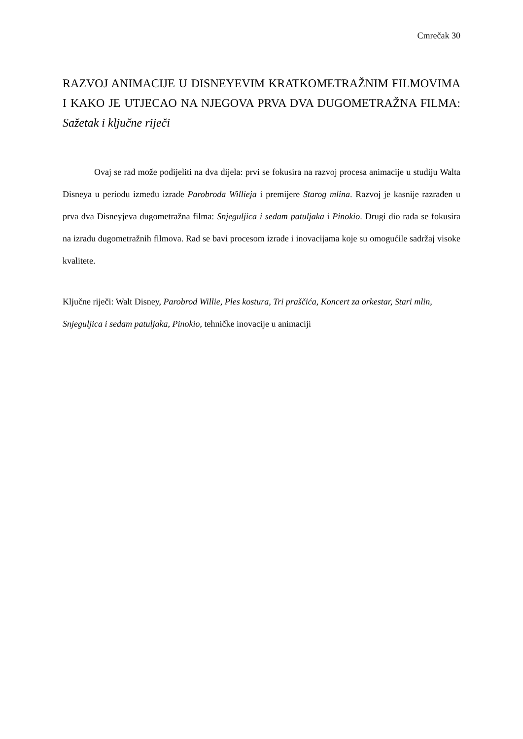Cmrečak 30
RAZVOJ ANIMACIJE U DISNEYEVIM KRATKOMETRAŽNIM FILMOVIMA I KAKO JE UTJECAO NA NJEGOVA PRVA DVA DUGOMETRAŽNA FILMA: Sažetak i ključne riječi
Ovaj se rad može podijeliti na dva dijela: prvi se fokusira na razvoj procesa animacije u studiju Walta Disneya u periodu između izrade Parobroda Willieja i premijere Starog mlina. Razvoj je kasnije razrađen u prva dva Disneyjeva dugometražna filma: Snjeguljica i sedam patuljaka i Pinokio. Drugi dio rada se fokusira na izradu dugometražnih filmova. Rad se bavi procesom izrade i inovacijama koje su omogućile sadržaj visoke kvalitete.
Ključne riječi: Walt Disney, Parobrod Willie, Ples kostura, Tri praščića, Koncert za orkestar, Stari mlin, Snjeguljica i sedam patuljaka, Pinokio, tehničke inovacije u animaciji